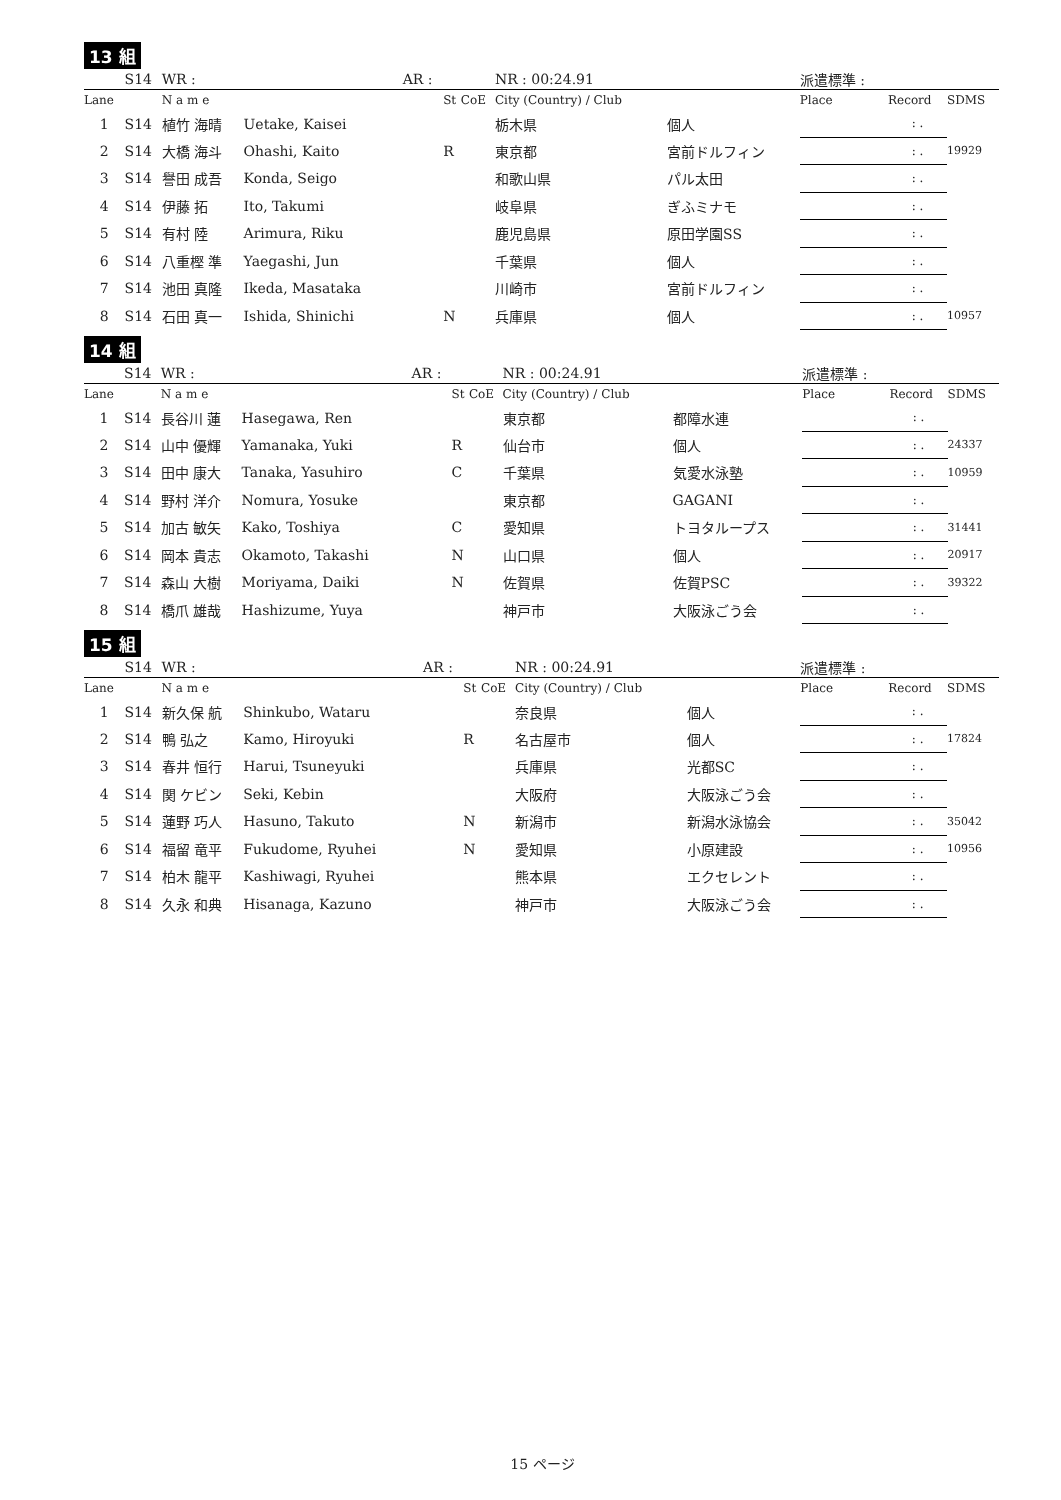13 組
| | S14 | WR : | | AR : | | | NR : 00:24.91 | | 派遣標準 : | | |
| Lane | | N a m e | | | St | CoE | City (Country) / Club | | Place | Record | SDMS |
| 1 | S14 | 植竹 海晴 | Uetake, Kaisei | | | | 栃木県 | 個人 | | : . | |
| 2 | S14 | 大橋 海斗 | Ohashi, Kaito | | R | | 東京都 | 宮前ドルフィン | | : . | 19929 |
| 3 | S14 | 譽田 成吾 | Konda, Seigo | | | | 和歌山県 | パル太田 | | : . | |
| 4 | S14 | 伊藤 拓 | Ito, Takumi | | | | 岐阜県 | ぎふミナモ | | : . | |
| 5 | S14 | 有村 陸 | Arimura, Riku | | | | 鹿児島県 | 原田学園SS | | : . | |
| 6 | S14 | 八重樫 準 | Yaegashi, Jun | | | | 千葉県 | 個人 | | : . | |
| 7 | S14 | 池田 真隆 | Ikeda, Masataka | | | | 川崎市 | 宮前ドルフィン | | : . | |
| 8 | S14 | 石田 真一 | Ishida, Shinichi | | N | | 兵庫県 | 個人 | | : . | 10957 |
14 組
| | S14 | WR : | | AR : | | | NR : 00:24.91 | | 派遣標準 : | | |
| Lane | | N a m e | | | St | CoE | City (Country) / Club | | Place | Record | SDMS |
| 1 | S14 | 長谷川 蓮 | Hasegawa, Ren | | | | 東京都 | 都障水連 | | : . | |
| 2 | S14 | 山中 優輝 | Yamanaka, Yuki | | R | | 仙台市 | 個人 | | : . | 24337 |
| 3 | S14 | 田中 康大 | Tanaka, Yasuhiro | | C | | 千葉県 | 気愛水泳塾 | | : . | 10959 |
| 4 | S14 | 野村 洋介 | Nomura, Yosuke | | | | 東京都 | GAGANI | | : . | |
| 5 | S14 | 加古 敏矢 | Kako, Toshiya | | C | | 愛知県 | トヨタループス | | : . | 31441 |
| 6 | S14 | 岡本 貴志 | Okamoto, Takashi | | N | | 山口県 | 個人 | | : . | 20917 |
| 7 | S14 | 森山 大樹 | Moriyama, Daiki | | N | | 佐賀県 | 佐賀PSC | | : . | 39322 |
| 8 | S14 | 橋爪 雄哉 | Hashizume, Yuya | | | | 神戸市 | 大阪泳ごう会 | | : . | |
15 組
| | S14 | WR : | | AR : | | | NR : 00:24.91 | | 派遣標準 : | | |
| Lane | | N a m e | | | St | CoE | City (Country) / Club | | Place | Record | SDMS |
| 1 | S14 | 新久保 航 | Shinkubo, Wataru | | | | 奈良県 | 個人 | | : . | |
| 2 | S14 | 鴨 弘之 | Kamo, Hiroyuki | | R | | 名古屋市 | 個人 | | : . | 17824 |
| 3 | S14 | 春井 恒行 | Harui, Tsuneyuki | | | | 兵庫県 | 光都SC | | : . | |
| 4 | S14 | 関 ケビン | Seki, Kebin | | | | 大阪府 | 大阪泳ごう会 | | : . | |
| 5 | S14 | 蓮野 巧人 | Hasuno, Takuto | | N | | 新潟市 | 新潟水泳協会 | | : . | 35042 |
| 6 | S14 | 福留 竜平 | Fukudome, Ryuhei | | N | | 愛知県 | 小原建設 | | : . | 10956 |
| 7 | S14 | 柏木 龍平 | Kashiwagi, Ryuhei | | | | 熊本県 | エクセレント | | : . | |
| 8 | S14 | 久永 和典 | Hisanaga, Kazuno | | | | 神戸市 | 大阪泳ごう会 | | : . | |
15 ページ